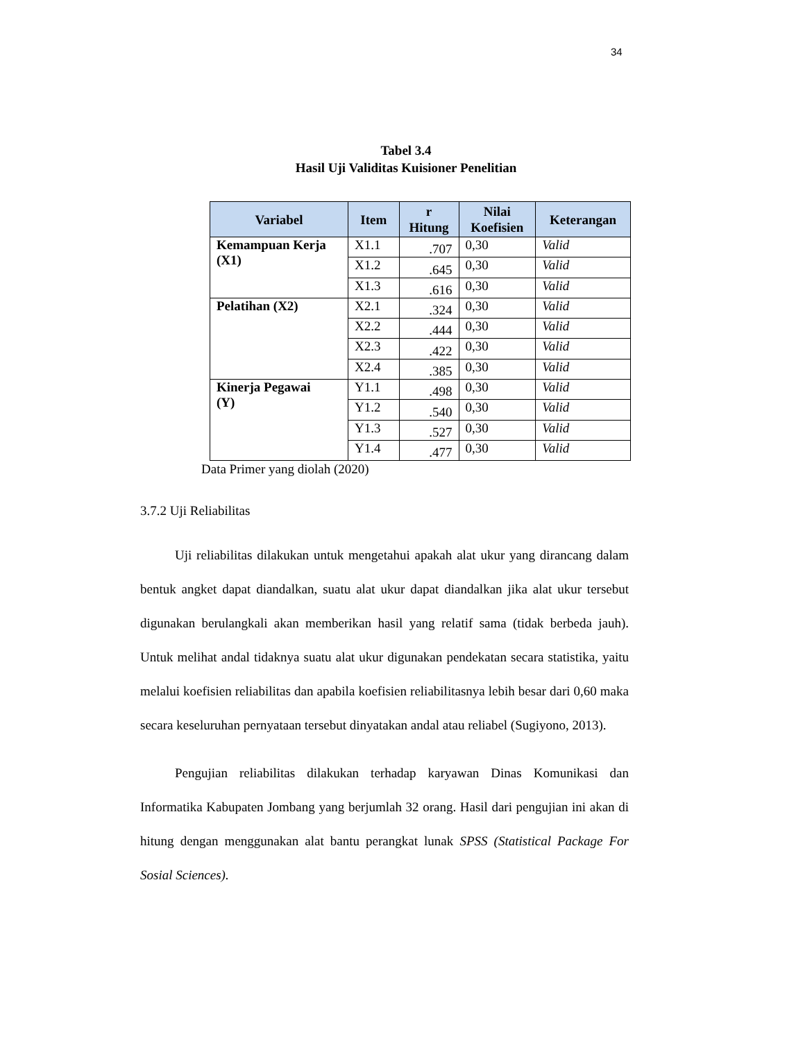34
Tabel 3.4
Hasil Uji Validitas Kuisioner Penelitian
| Variabel | Item | r Hitung | Nilai Koefisien | Keterangan |
| --- | --- | --- | --- | --- |
| Kemampuan Kerja (X1) | X1.1 | .707 | 0,30 | Valid |
| | X1.2 | .645 | 0,30 | Valid |
| | X1.3 | .616 | 0,30 | Valid |
| Pelatihan (X2) | X2.1 | .324 | 0,30 | Valid |
| | X2.2 | .444 | 0,30 | Valid |
| | X2.3 | .422 | 0,30 | Valid |
| | X2.4 | .385 | 0,30 | Valid |
| Kinerja Pegawai (Y) | Y1.1 | .498 | 0,30 | Valid |
| | Y1.2 | .540 | 0,30 | Valid |
| | Y1.3 | .527 | 0,30 | Valid |
| | Y1.4 | .477 | 0,30 | Valid |
Data Primer yang diolah (2020)
3.7.2 Uji Reliabilitas
Uji reliabilitas dilakukan untuk mengetahui apakah alat ukur yang dirancang dalam bentuk angket dapat diandalkan, suatu alat ukur dapat diandalkan jika alat ukur tersebut digunakan berulangkali akan memberikan hasil yang relatif sama (tidak berbeda jauh). Untuk melihat andal tidaknya suatu alat ukur digunakan pendekatan secara statistika, yaitu melalui koefisien reliabilitas dan apabila koefisien reliabilitasnya lebih besar dari 0,60 maka secara keseluruhan pernyataan tersebut dinyatakan andal atau reliabel (Sugiyono, 2013).
Pengujian reliabilitas dilakukan terhadap karyawan Dinas Komunikasi dan Informatika Kabupaten Jombang yang berjumlah 32 orang. Hasil dari pengujian ini akan di hitung dengan menggunakan alat bantu perangkat lunak SPSS (Statistical Package For Sosial Sciences).